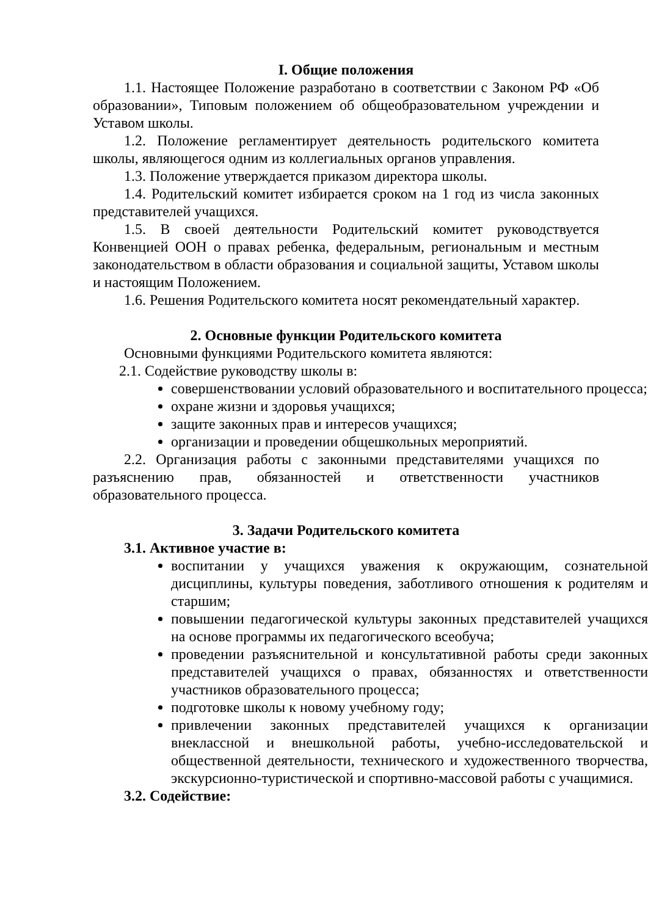I. Общие положения
1.1. Настоящее Положение разработано в соответствии с Законом РФ «Об образовании», Типовым положением об общеобразовательном учреждении и Уставом школы.
1.2. Положение регламентирует деятельность родительского комитета школы, являющегося одним из коллегиальных органов управления.
1.3. Положение утверждается приказом директора школы.
1.4. Родительский комитет избирается сроком на 1 год из числа законных представителей учащихся.
1.5. В своей деятельности Родительский комитет руководствуется Конвенцией ООН о правах ребенка, федеральным, региональным и местным законодательством в области образования и социальной защиты, Уставом школы и настоящим Положением.
1.6. Решения Родительского комитета носят рекомендательный характер.
2. Основные функции Родительского комитета
Основными функциями Родительского комитета являются:
2.1. Содействие руководству школы в:
совершенствовании условий образовательного и воспитательного процесса;
охране жизни и здоровья учащихся;
защите законных прав и интересов учащихся;
организации и проведении общешкольных мероприятий.
2.2. Организация работы с законными представителями учащихся по разъяснению прав, обязанностей и ответственности участников образовательного процесса.
3. Задачи Родительского комитета
3.1. Активное участие в:
воспитании у учащихся уважения к окружающим, сознательной дисциплины, культуры поведения, заботливого отношения к родителям и старшим;
повышении педагогической культуры законных представителей учащихся на основе программы их педагогического всеобуча;
проведении разъяснительной и консультативной работы среди законных представителей учащихся о правах, обязанностях и ответственности участников образовательного процесса;
подготовке школы к новому учебному году;
привлечении законных представителей учащихся к организации внеклассной и внешкольной работы, учебно-исследовательской и общественной деятельности, технического и художественного творчества, экскурсионно-туристической и спортивно-массовой работы с учащимися.
3.2. Содействие: